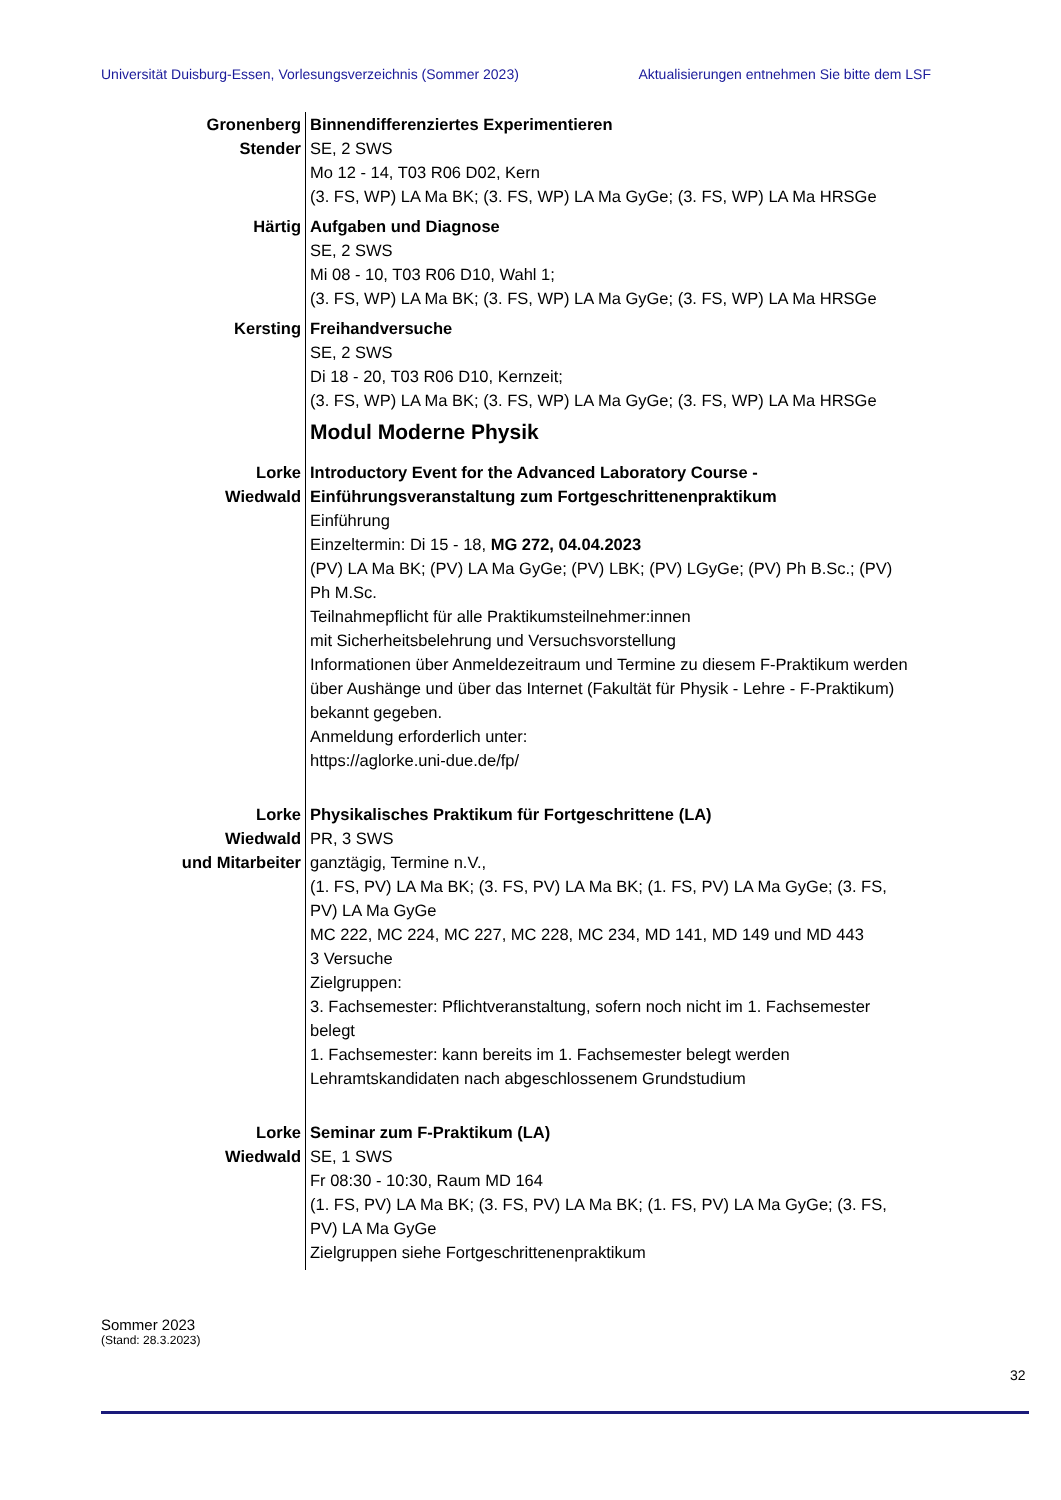Universität Duisburg-Essen, Vorlesungsverzeichnis (Sommer 2023) Aktualisierungen entnehmen Sie bitte dem LSF
Gronenberg
Stender
Binnendifferenziertes Experimentieren
SE, 2 SWS
Mo 12 - 14, T03 R06 D02, Kern
(3. FS, WP) LA Ma BK; (3. FS, WP) LA Ma GyGe; (3. FS, WP) LA Ma HRSGe
Härtig Aufgaben und Diagnose
SE, 2 SWS
Mi 08 - 10, T03 R06 D10, Wahl 1;
(3. FS, WP) LA Ma BK; (3. FS, WP) LA Ma GyGe; (3. FS, WP) LA Ma HRSGe
Kersting Freihandversuche
SE, 2 SWS
Di 18 - 20, T03 R06 D10, Kernzeit;
(3. FS, WP) LA Ma BK; (3. FS, WP) LA Ma GyGe; (3. FS, WP) LA Ma HRSGe
Modul Moderne Physik
Lorke
Wiedwald
Introductory Event for the Advanced Laboratory Course - Einführungsveranstaltung zum Fortgeschrittenenpraktikum
Einführung
Einzeltermin: Di 15 - 18, MG 272, 04.04.2023
(PV) LA Ma BK; (PV) LA Ma GyGe; (PV) LBK; (PV) LGyGe; (PV) Ph B.Sc.; (PV) Ph M.Sc.
Teilnahmepflicht für alle Praktikumsteilnehmer:innen
mit Sicherheitsbelehrung und Versuchsvorstellung
Informationen über Anmeldezeitraum und Termine zu diesem F-Praktikum werden über Aushänge und über das Internet (Fakultät für Physik - Lehre - F-Praktikum) bekannt gegeben.
Anmeldung erforderlich unter:
https://aglorke.uni-due.de/fp/
Lorke
Wiedwald
und Mitarbeiter
Physikalisches Praktikum für Fortgeschrittene (LA)
PR, 3 SWS
ganztägig, Termine n.V.,
(1. FS, PV) LA Ma BK; (3. FS, PV) LA Ma BK; (1. FS, PV) LA Ma GyGe; (3. FS, PV) LA Ma GyGe
MC 222, MC 224, MC 227, MC 228, MC 234, MD 141, MD 149 und MD 443
3 Versuche
Zielgruppen:
3. Fachsemester: Pflichtveranstaltung, sofern noch nicht im 1. Fachsemester belegt
1. Fachsemester: kann bereits im 1. Fachsemester belegt werden
Lehramtskandidaten nach abgeschlossenem Grundstudium
Lorke
Wiedwald
Seminar zum F-Praktikum (LA)
SE, 1 SWS
Fr 08:30 - 10:30, Raum MD 164
(1. FS, PV) LA Ma BK; (3. FS, PV) LA Ma BK; (1. FS, PV) LA Ma GyGe; (3. FS, PV) LA Ma GyGe
Zielgruppen siehe Fortgeschrittenenpraktikum
Sommer 2023
(Stand: 28.3.2023)
32